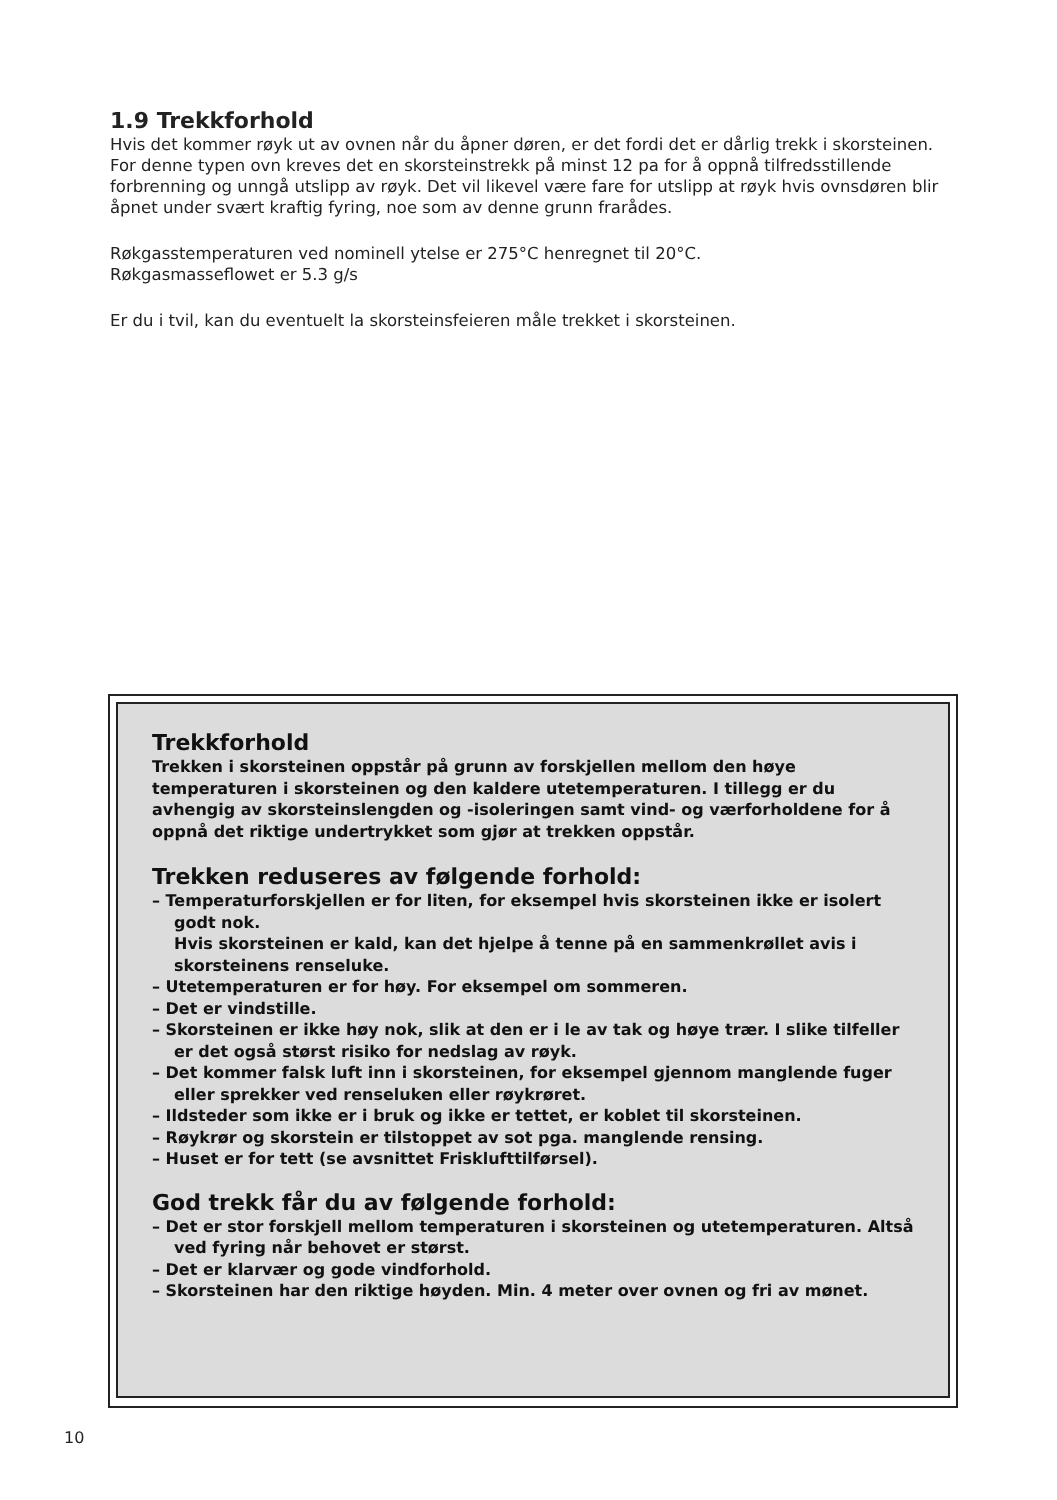1.9 Trekkforhold
Hvis det kommer røyk ut av ovnen når du åpner døren, er det fordi det er dårlig trekk i skorsteinen. For denne typen ovn kreves det en skorsteinstrekk på minst 12 pa for å oppnå tilfredsstillende forbrenning og unngå utslipp av røyk. Det vil likevel være fare for utslipp at røyk hvis ovnsdøren blir åpnet under svært kraftig fyring, noe som av denne grunn frarådes.
Røkgasstemperaturen ved nominell ytelse er 275°C henregnet til 20°C.
Røkgasmasseflowet er 5.3 g/s
Er du i tvil, kan du eventuelt la skorsteinsfeieren måle trekket i skorsteinen.
Trekkforhold
Trekken i skorsteinen oppstår på grunn av forskjellen mellom den høye temperaturen i skorsteinen og den kaldere utetemperaturen. I tillegg er du avhengig av skorsteinslengden og -isoleringen samt vind- og værforholdene for å oppnå det riktige undertrykket som gjør at trekken oppstår.
Trekken reduseres av følgende forhold:
– Temperaturforskjellen er for liten, for eksempel hvis skorsteinen ikke er isolert godt nok.
Hvis skorsteinen er kald, kan det hjelpe å tenne på en sammenkrøllet avis i skorsteinens renseluke.
– Utetemperaturen er for høy. For eksempel om sommeren.
– Det er vindstille.
– Skorsteinen er ikke høy nok, slik at den er i le av tak og høye trær. I slike tilfeller er det også størst risiko for nedslag av røyk.
– Det kommer falsk luft inn i skorsteinen, for eksempel gjennom manglende fuger eller sprekker ved renseluken eller røykrøret.
– Ildsteder som ikke er i bruk og ikke er tettet, er koblet til skorsteinen.
– Røykrør og skorstein er tilstoppet av sot pga. manglende rensing.
– Huset er for tett (se avsnittet Frisklufttilførsel).
God trekk får du av følgende forhold:
– Det er stor forskjell mellom temperaturen i skorsteinen og utetemperaturen. Altså ved fyring når behovet er størst.
– Det er klarvær og gode vindforhold.
– Skorsteinen har den riktige høyden. Min. 4 meter over ovnen og fri av mønet.
10